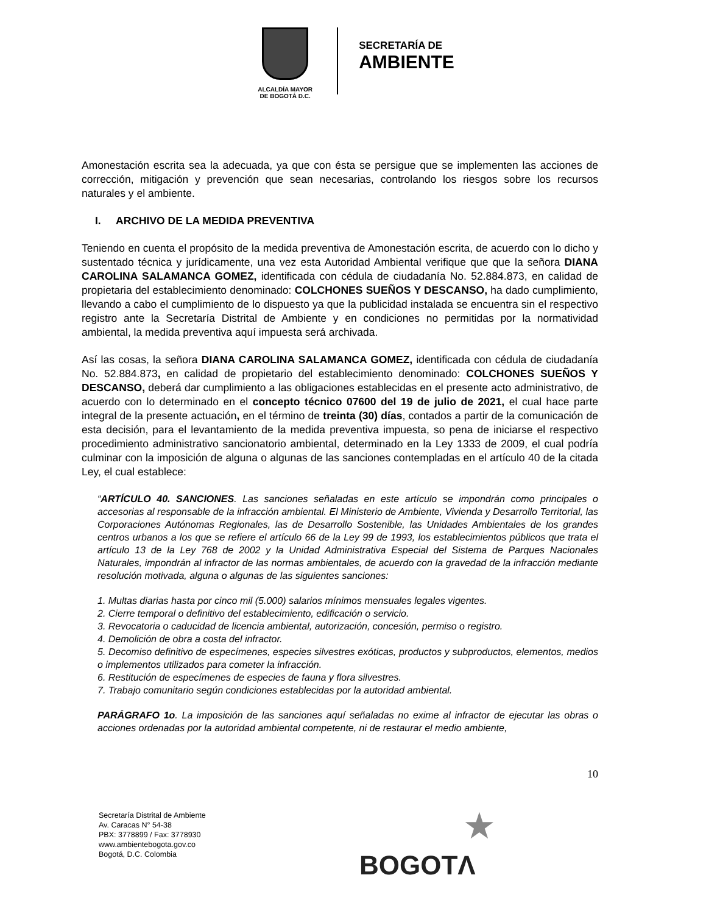ALCALDÍA MAYOR
DE BOGOTÁ D.C.
SECRETARÍA DE
AMBIENTE
Amonestación escrita sea la adecuada, ya que con ésta se persigue que se implementen las acciones de corrección, mitigación y prevención que sean necesarias, controlando los riesgos sobre los recursos naturales y el ambiente.
I. ARCHIVO DE LA MEDIDA PREVENTIVA
Teniendo en cuenta el propósito de la medida preventiva de Amonestación escrita, de acuerdo con lo dicho y sustentado técnica y jurídicamente, una vez esta Autoridad Ambiental verifique que que la señora DIANA CAROLINA SALAMANCA GOMEZ, identificada con cédula de ciudadanía No. 52.884.873, en calidad de propietaria del establecimiento denominado: COLCHONES SUEÑOS Y DESCANSO, ha dado cumplimiento, llevando a cabo el cumplimiento de lo dispuesto ya que la publicidad instalada se encuentra sin el respectivo registro ante la Secretaría Distrital de Ambiente y en condiciones no permitidas por la normatividad ambiental, la medida preventiva aquí impuesta será archivada.
Así las cosas, la señora DIANA CAROLINA SALAMANCA GOMEZ, identificada con cédula de ciudadanía No. 52.884.873, en calidad de propietario del establecimiento denominado: COLCHONES SUEÑOS Y DESCANSO, deberá dar cumplimiento a las obligaciones establecidas en el presente acto administrativo, de acuerdo con lo determinado en el concepto técnico 07600 del 19 de julio de 2021, el cual hace parte integral de la presente actuación, en el término de treinta (30) días, contados a partir de la comunicación de esta decisión, para el levantamiento de la medida preventiva impuesta, so pena de iniciarse el respectivo procedimiento administrativo sancionatorio ambiental, determinado en la Ley 1333 de 2009, el cual podría culminar con la imposición de alguna o algunas de las sanciones contempladas en el artículo 40 de la citada Ley, el cual establece:
“ARTÍCULO 40. SANCIONES. Las sanciones señaladas en este artículo se impondrán como principales o accesorias al responsable de la infracción ambiental. El Ministerio de Ambiente, Vivienda y Desarrollo Territorial, las Corporaciones Autónomas Regionales, las de Desarrollo Sostenible, las Unidades Ambientales de los grandes centros urbanos a los que se refiere el artículo 66 de la Ley 99 de 1993, los establecimientos públicos que trata el artículo 13 de la Ley 768 de 2002 y la Unidad Administrativa Especial del Sistema de Parques Nacionales Naturales, impondrán al infractor de las normas ambientales, de acuerdo con la gravedad de la infracción mediante resolución motivada, alguna o algunas de las siguientes sanciones:
1. Multas diarias hasta por cinco mil (5.000) salarios mínimos mensuales legales vigentes.
2. Cierre temporal o definitivo del establecimiento, edificación o servicio.
3. Revocatoria o caducidad de licencia ambiental, autorización, concesión, permiso o registro.
4. Demolición de obra a costa del infractor.
5. Decomiso definitivo de especímenes, especies silvestres exóticas, productos y subproductos, elementos, medios o implementos utilizados para cometer la infracción.
6. Restitución de especímenes de especies de fauna y flora silvestres.
7. Trabajo comunitario según condiciones establecidas por la autoridad ambiental.
PARÁGRAFO 1o. La imposición de las sanciones aquí señaladas no exime al infractor de ejecutar las obras o acciones ordenadas por la autoridad ambiental competente, ni de restaurar el medio ambiente,
10
Secretaría Distrital de Ambiente
Av. Caracas N° 54-38
PBX: 3778899 / Fax: 3778930
www.ambientebogota.gov.co
Bogotá, D.C. Colombia
★
BOGOTΛ